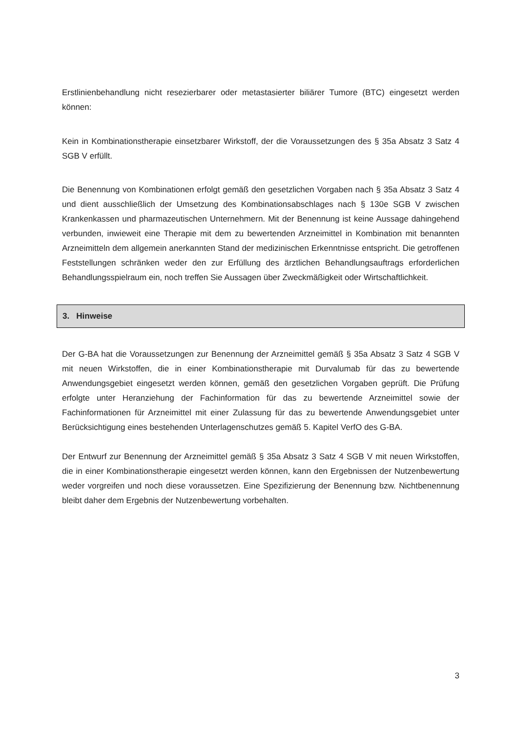Erstlinienbehandlung nicht resezierbarer oder metastasierter biliärer Tumore (BTC) eingesetzt werden können:
Kein in Kombinationstherapie einsetzbarer Wirkstoff, der die Voraussetzungen des § 35a Absatz 3 Satz 4 SGB V erfüllt.
Die Benennung von Kombinationen erfolgt gemäß den gesetzlichen Vorgaben nach § 35a Absatz 3 Satz 4 und dient ausschließlich der Umsetzung des Kombinationsabschlages nach § 130e SGB V zwischen Krankenkassen und pharmazeutischen Unternehmern. Mit der Benennung ist keine Aussage dahingehend verbunden, inwieweit eine Therapie mit dem zu bewertenden Arzneimittel in Kombination mit benannten Arzneimitteln dem allgemein anerkannten Stand der medizinischen Erkenntnisse entspricht. Die getroffenen Feststellungen schränken weder den zur Erfüllung des ärztlichen Behandlungsauftrags erforderlichen Behandlungsspielraum ein, noch treffen Sie Aussagen über Zweckmäßigkeit oder Wirtschaftlichkeit.
3. Hinweise
Der G-BA hat die Voraussetzungen zur Benennung der Arzneimittel gemäß § 35a Absatz 3 Satz 4 SGB V mit neuen Wirkstoffen, die in einer Kombinationstherapie mit Durvalumab für das zu bewertende Anwendungsgebiet eingesetzt werden können, gemäß den gesetzlichen Vorgaben geprüft. Die Prüfung erfolgte unter Heranziehung der Fachinformation für das zu bewertende Arzneimittel sowie der Fachinformationen für Arzneimittel mit einer Zulassung für das zu bewertende Anwendungsgebiet unter Berücksichtigung eines bestehenden Unterlagenschutzes gemäß 5. Kapitel VerfO des G-BA.
Der Entwurf zur Benennung der Arzneimittel gemäß § 35a Absatz 3 Satz 4 SGB V mit neuen Wirkstoffen, die in einer Kombinationstherapie eingesetzt werden können, kann den Ergebnissen der Nutzenbewertung weder vorgreifen und noch diese voraussetzen. Eine Spezifizierung der Benennung bzw. Nichtbenennung bleibt daher dem Ergebnis der Nutzenbewertung vorbehalten.
3